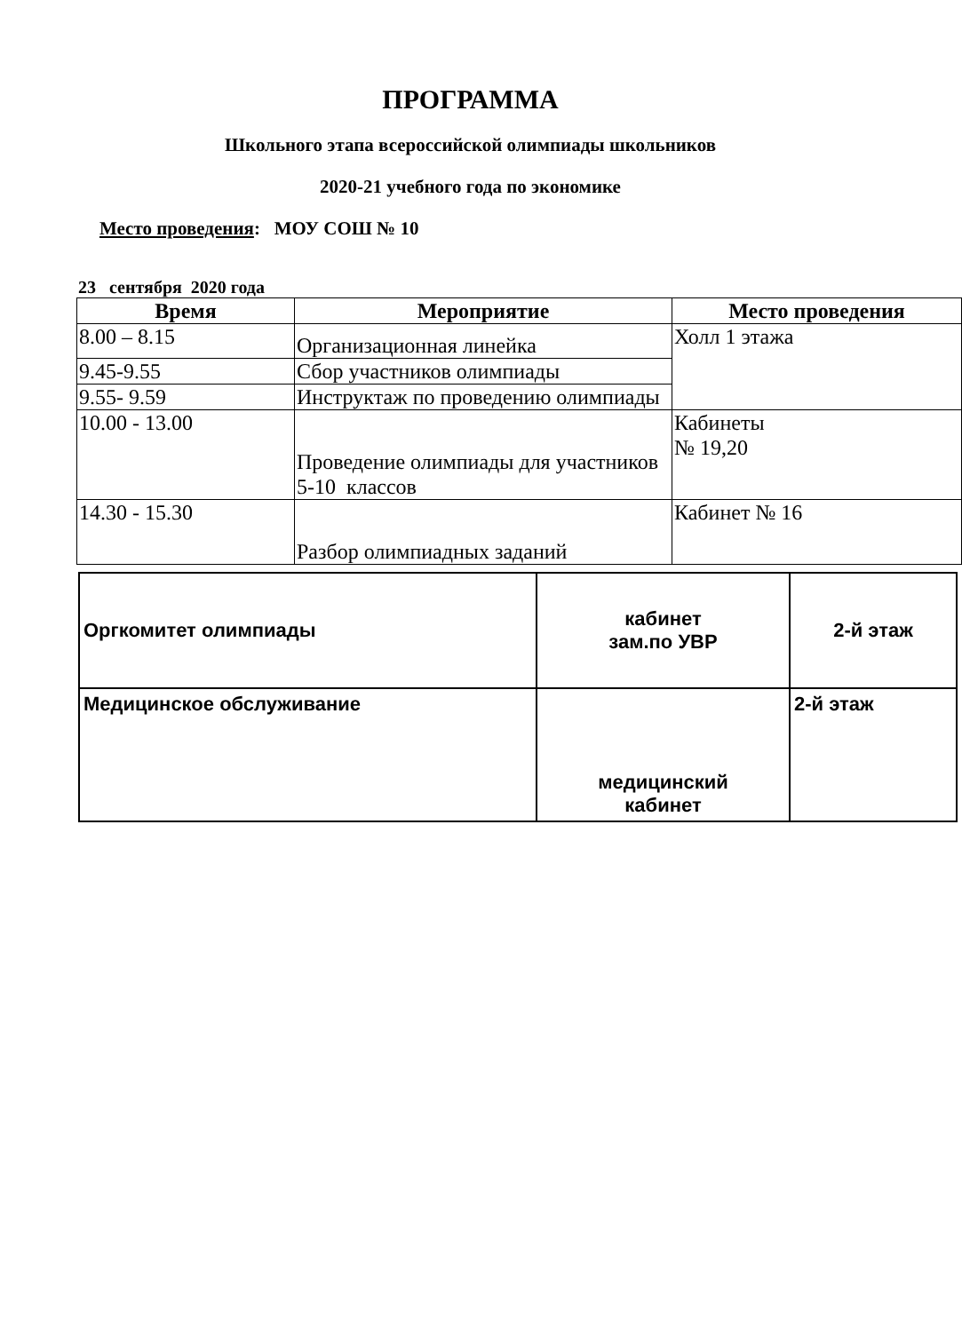ПРОГРАММА
Школьного этапа всероссийской олимпиады школьников
2020-21 учебного года по экономике
Место проведения: МОУ СОШ № 10
23 сентября 2020 года
| Время | Мероприятие | Место проведения |
| --- | --- | --- |
| 8.00 – 8.15 | Организационная линейка | Холл 1 этажа |
| 9.45-9.55 | Сбор участников олимпиады | |
| 9.55- 9.59 | Инструктаж по проведению олимпиады | |
| 10.00 - 13.00 | Проведение олимпиады для участников 5-10 классов | Кабинеты № 19,20 |
| 14.30 - 15.30 | Разбор олимпиадных заданий | Кабинет № 16 |
| Оргкомитет олимпиады | кабинет зам.по УВР | 2-й этаж |
| Медицинское обслуживание | медицинский кабинет | 2-й этаж |